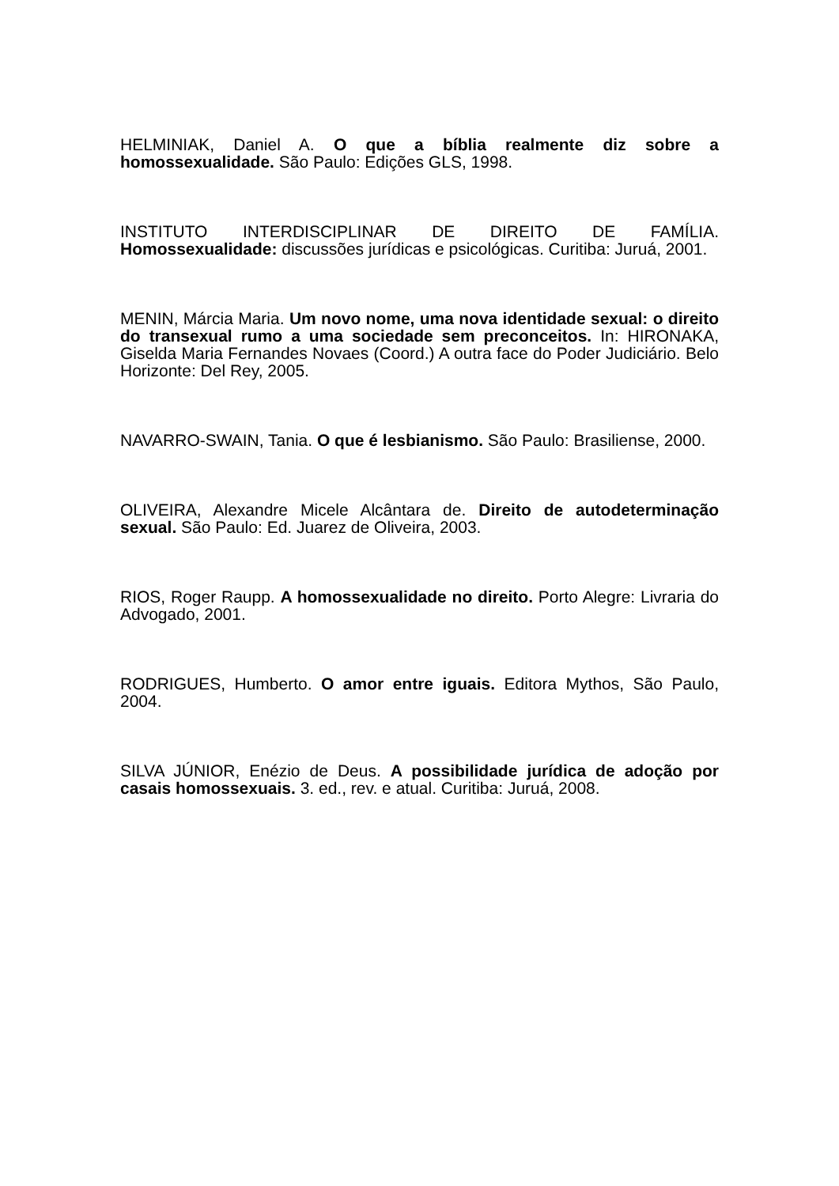HELMINIAK, Daniel A. O que a bíblia realmente diz sobre a homossexualidade. São Paulo: Edições GLS, 1998.
INSTITUTO INTERDISCIPLINAR DE DIREITO DE FAMÍLIA. Homossexualidade: discussões jurídicas e psicológicas. Curitiba: Juruá, 2001.
MENIN, Márcia Maria. Um novo nome, uma nova identidade sexual: o direito do transexual rumo a uma sociedade sem preconceitos. In: HIRONAKA, Giselda Maria Fernandes Novaes (Coord.) A outra face do Poder Judiciário. Belo Horizonte: Del Rey, 2005.
NAVARRO-SWAIN, Tania. O que é lesbianismo. São Paulo: Brasiliense, 2000.
OLIVEIRA, Alexandre Micele Alcântara de. Direito de autodeterminação sexual. São Paulo: Ed. Juarez de Oliveira, 2003.
RIOS, Roger Raupp. A homossexualidade no direito. Porto Alegre: Livraria do Advogado, 2001.
RODRIGUES, Humberto. O amor entre iguais. Editora Mythos, São Paulo, 2004.
SILVA JÚNIOR, Enézio de Deus. A possibilidade jurídica de adoção por casais homossexuais. 3. ed., rev. e atual. Curitiba: Juruá, 2008.